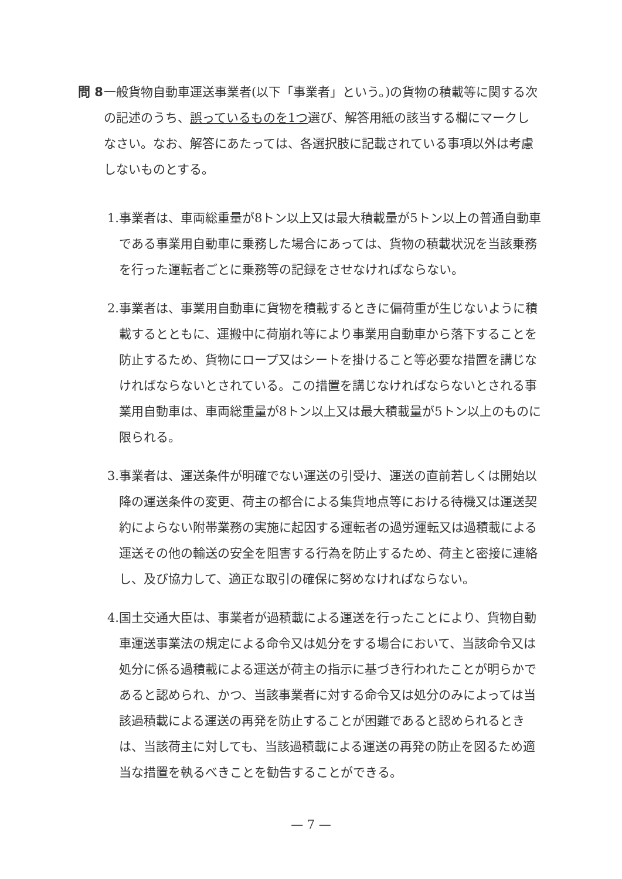問 8
一般貨物自動車運送事業者(以下「事業者」という。)の貨物の積載等に関する次の記述のうち、誤っているものを1つ選び、解答用紙の該当する欄にマークしなさい。なお、解答にあたっては、各選択肢に記載されている事項以外は考慮しないものとする。
1.
事業者は、車両総重量が8トン以上又は最大積載量が5トン以上の普通自動車である事業用自動車に乗務した場合にあっては、貨物の積載状況を当該乗務を行った運転者ごとに乗務等の記録をさせなければならない。
2.
事業者は、事業用自動車に貨物を積載するときに偏荷重が生じないように積載するとともに、運搬中に荷崩れ等により事業用自動車から落下することを防止するため、貨物にロープ又はシートを掛けること等必要な措置を講じなければならないとされている。この措置を講じなければならないとされる事業用自動車は、車両総重量が8トン以上又は最大積載量が5トン以上のものに限られる。
3.
事業者は、運送条件が明確でない運送の引受け、運送の直前若しくは開始以降の運送条件の変更、荷主の都合による集貨地点等における待機又は運送契約によらない附帯業務の実施に起因する運転者の過労運転又は過積載による運送その他の輸送の安全を阻害する行為を防止するため、荷主と密接に連絡し、及び協力して、適正な取引の確保に努めなければならない。
4.
国土交通大臣は、事業者が過積載による運送を行ったことにより、貨物自動車運送事業法の規定による命令又は処分をする場合において、当該命令又は処分に係る過積載による運送が荷主の指示に基づき行われたことが明らかであると認められ、かつ、当該事業者に対する命令又は処分のみによっては当該過積載による運送の再発を防止することが困難であると認められるときは、当該荷主に対しても、当該過積載による運送の再発の防止を図るため適当な措置を執るべきことを勧告することができる。
— 7 —